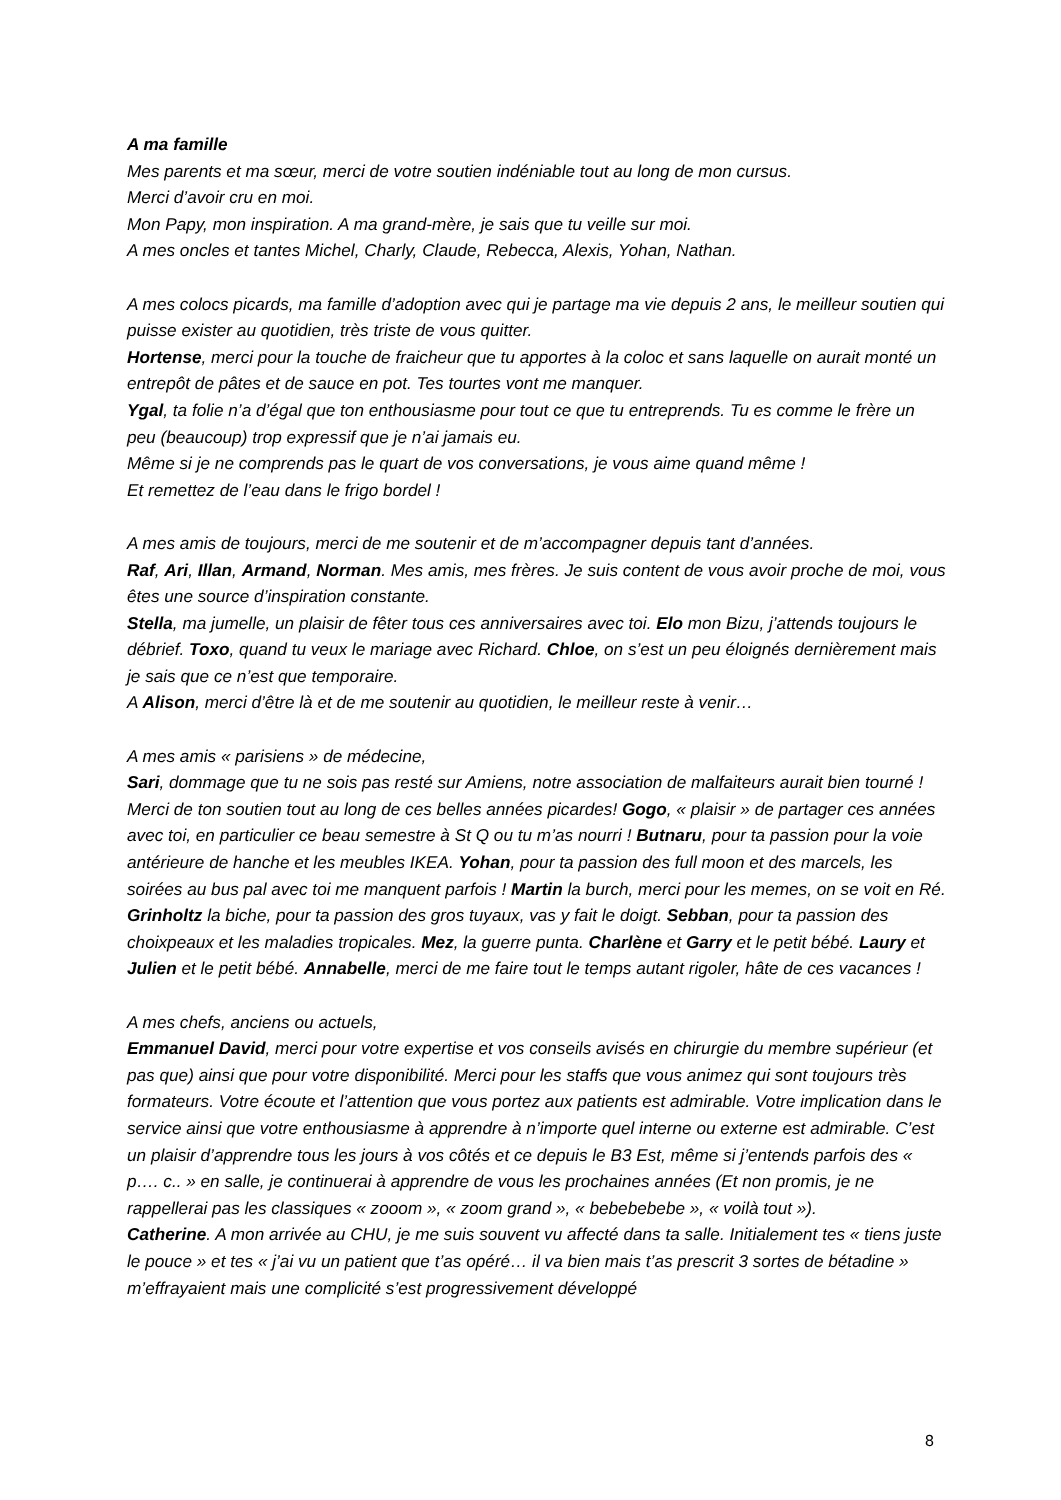A ma famille
Mes parents et ma sœur, merci de votre soutien indéniable tout au long de mon cursus.
Merci d’avoir cru en moi.
Mon Papy, mon inspiration. A ma grand-mère, je sais que tu veille sur moi.
A mes oncles et tantes Michel, Charly, Claude, Rebecca, Alexis, Yohan, Nathan.
A mes colocs picards, ma famille d’adoption avec qui je partage ma vie depuis 2 ans, le meilleur soutien qui puisse exister au quotidien, très triste de vous quitter.
Hortense, merci pour la touche de fraicheur que tu apportes à la coloc et sans laquelle on aurait monté un entrepôt de pâtes et de sauce en pot. Tes tourtes vont me manquer.
Ygal, ta folie n’a d’égal que ton enthousiasme pour tout ce que tu entreprends. Tu es comme le frère un peu (beaucoup) trop expressif que je n’ai jamais eu.
Même si je ne comprends pas le quart de vos conversations, je vous aime quand même !
Et remettez de l’eau dans le frigo bordel !
A mes amis de toujours, merci de me soutenir et de m’accompagner depuis tant d’années.
Raf, Ari, Illan, Armand, Norman. Mes amis, mes frères. Je suis content de vous avoir proche de moi, vous êtes une source d’inspiration constante.
Stella, ma jumelle, un plaisir de fêter tous ces anniversaires avec toi. Elo mon Bizu, j’attends toujours le débrief. Toxo, quand tu veux le mariage avec Richard. Chloe, on s’est un peu éloignés dernièrement mais je sais que ce n’est que temporaire.
A Alison, merci d’être là et de me soutenir au quotidien, le meilleur reste à venir…
A mes amis « parisiens » de médecine,
Sari, dommage que tu ne sois pas resté sur Amiens, notre association de malfaiteurs aurait bien tourné ! Merci de ton soutien tout au long de ces belles années picardes! Gogo, « plaisir » de partager ces années avec toi, en particulier ce beau semestre à St Q ou tu m’as nourri ! Butnaru, pour ta passion pour la voie antérieure de hanche et les meubles IKEA. Yohan, pour ta passion des full moon et des marcels, les soirées au bus pal avec toi me manquent parfois ! Martin la burch, merci pour les memes, on se voit en Ré. Grinholtz la biche, pour ta passion des gros tuyaux, vas y fait le doigt. Sebban, pour ta passion des choixpeaux et les maladies tropicales. Mez, la guerre punta. Charlène et Garry et le petit bébé. Laury et Julien et le petit bébé. Annabelle, merci de me faire tout le temps autant rigoler, hâte de ces vacances !
A mes chefs, anciens ou actuels,
Emmanuel David, merci pour votre expertise et vos conseils avisés en chirurgie du membre supérieur (et pas que) ainsi que pour votre disponibilité. Merci pour les staffs que vous animez qui sont toujours très formateurs. Votre écoute et l’attention que vous portez aux patients est admirable. Votre implication dans le service ainsi que votre enthousiasme à apprendre à n’importe quel interne ou externe est admirable. C’est un plaisir d’apprendre tous les jours à vos côtés et ce depuis le B3 Est, même si j’entends parfois des « p…. c.. » en salle, je continuerai à apprendre de vous les prochaines années (Et non promis, je ne rappellerai pas les classiques « zooom », « zoom grand », « bebebebebe », « voilà tout »).
Catherine. A mon arrivée au CHU, je me suis souvent vu affecté dans ta salle. Initialement tes « tiens juste le pouce » et tes « j’ai vu un patient que t’as opéré… il va bien mais t’as prescrit 3 sortes de bétadine » m’effrayaient mais une complicité s’est progressivement développé
8